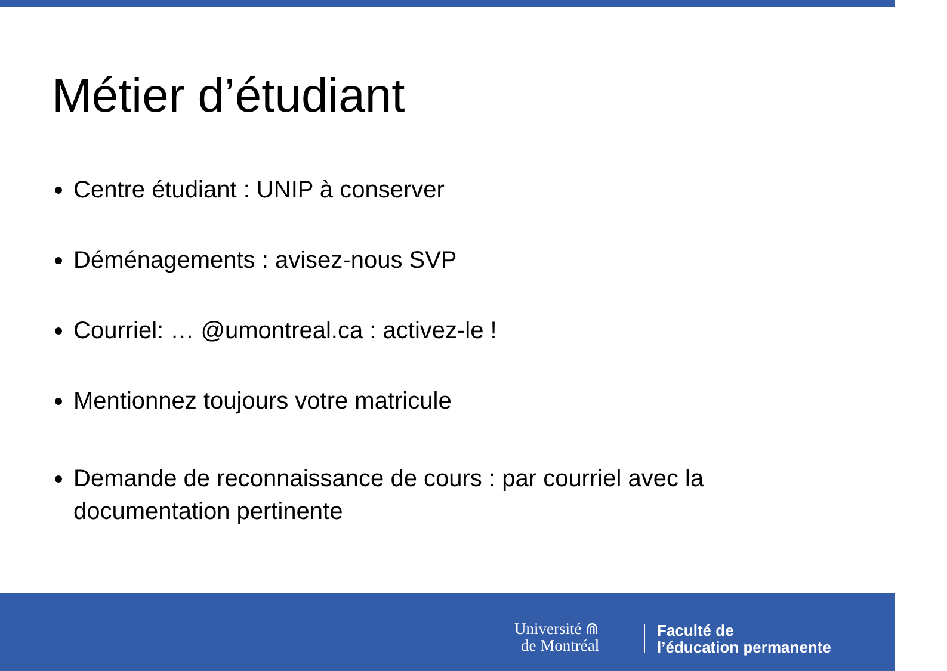Métier d’étudiant
Centre étudiant : UNIP à conserver
Déménagements : avisez-nous SVP
Courriel: … @umontreal.ca : activez-le !
Mentionnez toujours votre matricule
Demande de reconnaissance de cours : par courriel avec la documentation pertinente
Université ⋒
de Montréal
Faculté de
l’éducation permanente